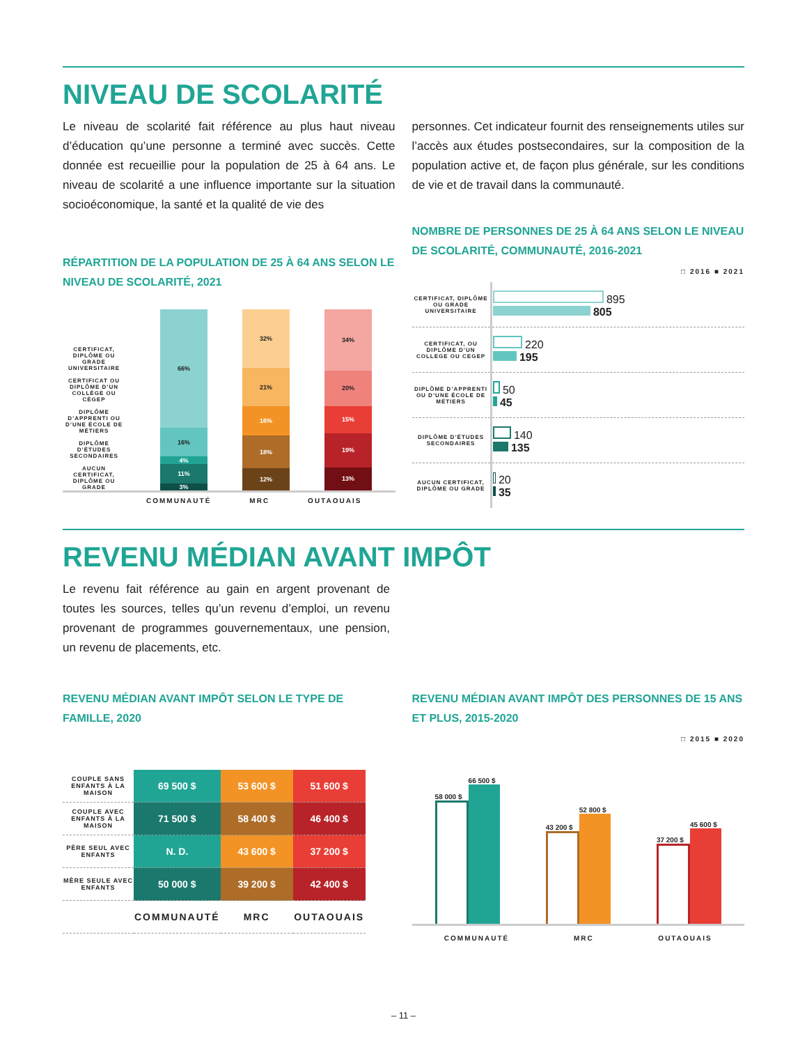NIVEAU DE SCOLARITÉ
Le niveau de scolarité fait référence au plus haut niveau d’éducation qu’une personne a terminé avec succès. Cette donnée est recueillie pour la population de 25 à 64 ans. Le niveau de scolarité a une influence importante sur la situation socioéconomique, la santé et la qualité de vie des
personnes. Cet indicateur fournit des renseignements utiles sur l’accès aux études postsecondaires, sur la composition de la population active et, de façon plus générale, sur les conditions de vie et de travail dans la communauté.
RÉPARTITION DE LA POPULATION DE 25 À 64 ANS SELON LE NIVEAU DE SCOLARITÉ, 2021
CERTIFICAT, DIPLÔME OU GRADE UNIVERSITAIRE
CERTIFICAT OU DIPLÔME D’UN COLLÈGE OU CÉGEP
DIPLÔME D’APPRENTI OU D’UNE ÉCOLE DE MÉTIERS
DIPLÔME D’ÉTUDES SECONDAIRES
AUCUN CERTIFICAT, DIPLÔME OU GRADE
66%
16%
4%
11%
3%
32%
21%
16%
18%
12%
34%
20%
15%
19%
13%
COMMUNAUTÉ MRC OUTAOUAIS
NOMBRE DE PERSONNES DE 25 À 64 ANS SELON LE NIVEAU DE SCOLARITÉ, COMMUNAUTÉ, 2016-2021
□ 2016 ■ 2021
| CERTIFICAT, DIPLÔME OU GRADE UNIVERSITAIRE | 895 805 |
| CERTIFICAT, OU DIPLÔME D’UN COLLEGE OU CEGEP | 220 195 |
| DIPLÔME D’APPRENTI OU D’UNE ÉCOLE DE MÉTIERS | 50 45 |
| DIPLÔME D’ÉTUDES SECONDAIRES | 140 135 |
| AUCUN CERTIFICAT, DIPLÔME OU GRADE | 20 35 |
REVENU MÉDIAN AVANT IMPÔT
Le revenu fait référence au gain en argent provenant de toutes les sources, telles qu’un revenu d’emploi, un revenu provenant de programmes gouvernementaux, une pension, un revenu de placements, etc.
REVENU MÉDIAN AVANT IMPÔT SELON LE TYPE DE FAMILLE, 2020
| COUPLE SANS ENFANTS À LA MAISON | 69 500 $ | 53 600 $ | 51 600 $ |
| COUPLE AVEC ENFANTS À LA MAISON | 71 500 $ | 58 400 $ | 46 400 $ |
| PÈRE SEUL AVEC ENFANTS | N. D. | 43 600 $ | 37 200 $ |
| MÈRE SEULE AVEC ENFANTS | 50 000 $ | 39 200 $ | 42 400 $ |
| | COMMUNAUTÉ | MRC | OUTAOUAIS |
REVENU MÉDIAN AVANT IMPÔT DES PERSONNES DE 15 ANS ET PLUS, 2015-2020
□ 2015 ■ 2020
58 000 $
66 500 $
43 200 $
52 800 $
37 200 $
45 600 $
COMMUNAUTÉ MRC OUTAOUAIS
– 11 –